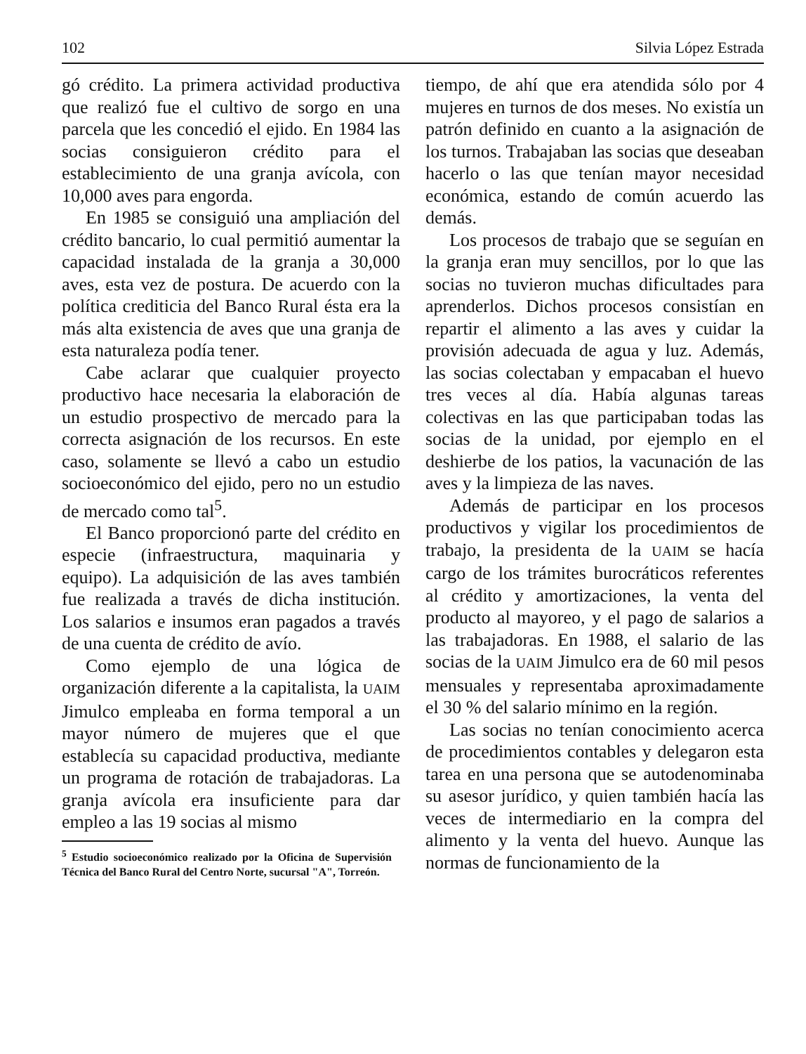102 Silvia López Estrada
gó crédito. La primera actividad productiva que realizó fue el cultivo de sorgo en una parcela que les concedió el ejido. En 1984 las socias consiguieron crédito para el establecimiento de una granja avícola, con 10,000 aves para engorda.
En 1985 se consiguió una ampliación del crédito bancario, lo cual permitió aumentar la capacidad instalada de la granja a 30,000 aves, esta vez de postura. De acuerdo con la política crediticia del Banco Rural ésta era la más alta existencia de aves que una granja de esta naturaleza podía tener.
Cabe aclarar que cualquier proyecto productivo hace necesaria la elaboración de un estudio prospectivo de mercado para la correcta asignación de los recursos. En este caso, solamente se llevó a cabo un estudio socioeconómico del ejido, pero no un estudio de mercado como tal<sup>5</sup>.
El Banco proporcionó parte del crédito en especie (infraestructura, maquinaria y equipo). La adquisición de las aves también fue realizada a través de dicha institución. Los salarios e insumos eran pagados a través de una cuenta de crédito de avío.
Como ejemplo de una lógica de organización diferente a la capitalista, la UAIM Jimulco empleaba en forma temporal a un mayor número de mujeres que el que establecía su capacidad productiva, mediante un programa de rotación de trabajadoras. La granja avícola era insuficiente para dar empleo a las 19 socias al mismo
<sup>5</sup> Estudio socioeconómico realizado por la Oficina de Supervisión Técnica del Banco Rural del Centro Norte, sucursal "A", Torreón.
tiempo, de ahí que era atendida sólo por 4 mujeres en turnos de dos meses. No existía un patrón definido en cuanto a la asignación de los turnos. Trabajaban las socias que deseaban hacerlo o las que tenían mayor necesidad económica, estando de común acuerdo las demás.
Los procesos de trabajo que se seguían en la granja eran muy sencillos, por lo que las socias no tuvieron muchas dificultades para aprenderlos. Dichos procesos consistían en repartir el alimento a las aves y cuidar la provisión adecuada de agua y luz. Además, las socias colectaban y empacaban el huevo tres veces al día. Había algunas tareas colectivas en las que participaban todas las socias de la unidad, por ejemplo en el deshierbe de los patios, la vacunación de las aves y la limpieza de las naves.
Además de participar en los procesos productivos y vigilar los procedimientos de trabajo, la presidenta de la UAIM se hacía cargo de los trámites burocráticos referentes al crédito y amortizaciones, la venta del producto al mayoreo, y el pago de salarios a las trabajadoras. En 1988, el salario de las socias de la UAIM Jimulco era de 60 mil pesos mensuales y representaba aproximadamente el 30 % del salario mínimo en la región.
Las socias no tenían conocimiento acerca de procedimientos contables y delegaron esta tarea en una persona que se autodenominaba su asesor jurídico, y quien también hacía las veces de intermediario en la compra del alimento y la venta del huevo. Aunque las normas de funcionamiento de la